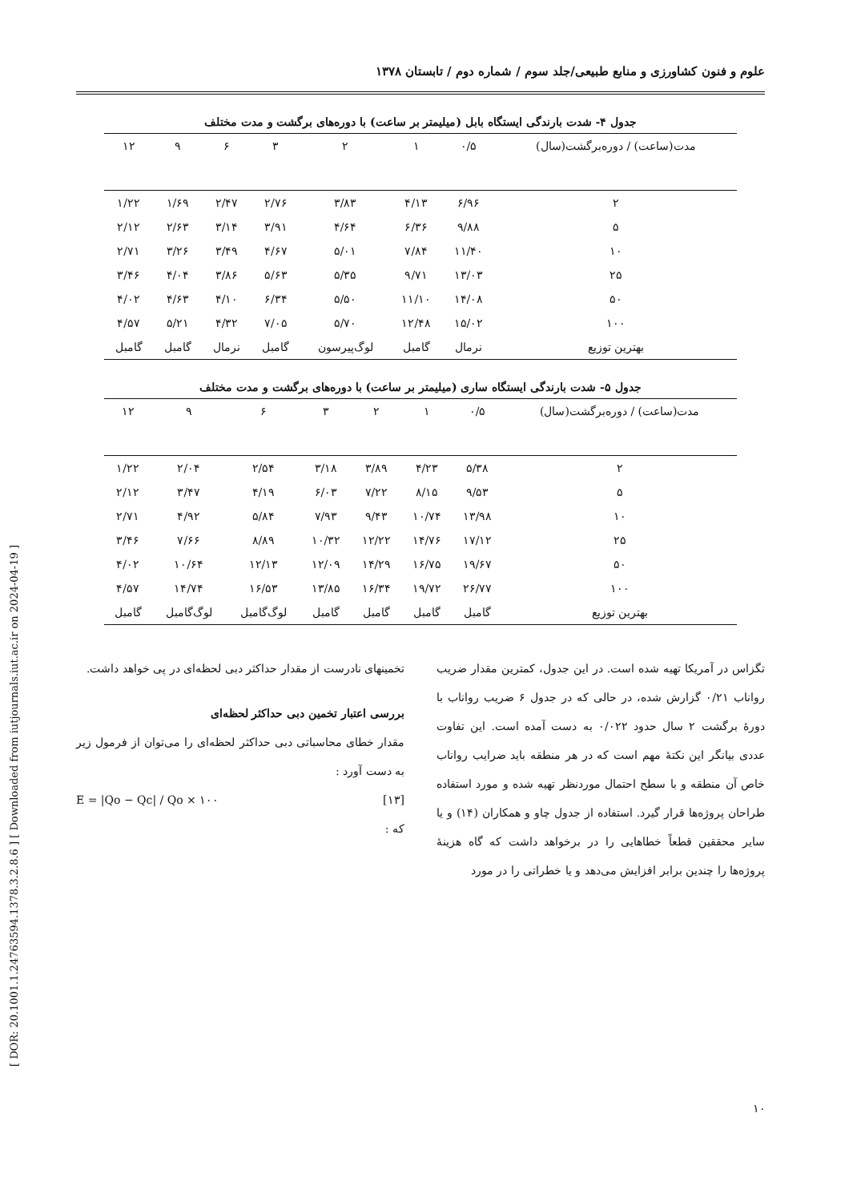علوم و فنون کشاورزی و منابع طبیعی/جلد سوم / شماره دوم / تابستان ۱۳۷۸
جدول ۴- شدت بارندگی ایستگاه بابل (میلیمتر بر ساعت) با دوره‌های برگشت و مدت مختلف
| مدت(ساعت) / دوره‌برگشت(سال) | ۰/۵ | ۱ | ۲ | ۳ | ۶ | ۹ | ۱۲ |
| --- | --- | --- | --- | --- | --- | --- | --- |
| ۲ | ۶/۹۶ | ۴/۱۳ | ۳/۸۳ | ۲/۷۶ | ۲/۴۷ | ۱/۶۹ | ۱/۲۲ |
| ۵ | ۹/۸۸ | ۶/۳۶ | ۴/۶۴ | ۳/۹۱ | ۳/۱۴ | ۲/۶۳ | ۲/۱۲ |
| ۱۰ | ۱۱/۴۰ | ۷/۸۴ | ۵/۰۱ | ۴/۶۷ | ۳/۴۹ | ۳/۲۶ | ۲/۷۱ |
| ۲۵ | ۱۳/۰۳ | ۹/۷۱ | ۵/۳۵ | ۵/۶۳ | ۳/۸۶ | ۴/۰۴ | ۳/۴۶ |
| ۵۰ | ۱۴/۰۸ | ۱۱/۱۰ | ۵/۵۰ | ۶/۳۴ | ۴/۱۰ | ۴/۶۳ | ۴/۰۲ |
| ۱۰۰ | ۱۵/۰۲ | ۱۲/۴۸ | ۵/۷۰ | ۷/۰۵ | ۴/۳۲ | ۵/۲۱ | ۴/۵۷ |
| بهترین توزیع | نرمال | گامبل | لوگ‌پیرسون | گامبل | نرمال | گامبل | گامبل |
جدول ۵- شدت بارندگی ایستگاه ساری (میلیمتر بر ساعت) با دوره‌های برگشت و مدت مختلف
| مدت(ساعت) / دوره‌برگشت(سال) | ۰/۵ | ۱ | ۲ | ۳ | ۶ | ۹ | ۱۲ |
| --- | --- | --- | --- | --- | --- | --- | --- |
| ۲ | ۵/۳۸ | ۴/۲۳ | ۳/۸۹ | ۳/۱۸ | ۲/۵۴ | ۲/۰۴ | ۱/۲۲ |
| ۵ | ۹/۵۳ | ۸/۱۵ | ۷/۲۲ | ۶/۰۳ | ۴/۱۹ | ۳/۴۷ | ۲/۱۲ |
| ۱۰ | ۱۳/۹۸ | ۱۰/۷۴ | ۹/۴۳ | ۷/۹۳ | ۵/۸۴ | ۴/۹۲ | ۲/۷۱ |
| ۲۵ | ۱۷/۱۲ | ۱۴/۷۶ | ۱۲/۲۲ | ۱۰/۳۲ | ۸/۸۹ | ۷/۶۶ | ۳/۴۶ |
| ۵۰ | ۱۹/۶۷ | ۱۶/۷۵ | ۱۴/۲۹ | ۱۲/۰۹ | ۱۲/۱۳ | ۱۰/۶۴ | ۴/۰۲ |
| ۱۰۰ | ۲۶/۷۷ | ۱۹/۷۲ | ۱۶/۳۴ | ۱۳/۸۵ | ۱۶/۵۳ | ۱۴/۷۴ | ۴/۵۷ |
| بهترین توزیع | گامبل | گامبل | گامبل | گامبل | لوگ‌گامبل | لوگ‌گامبل | گامبل |
تگزاس در آمریکا تهیه شده است. در این جدول، کمترین مقدار ضریب رواناب ۰/۲۱ گزارش شده، در حالی که در جدول ۶ ضریب رواناب با دورهٔ برگشت ۲ سال حدود ۰/۰۲۲ به دست آمده است. این تفاوت عددی بیانگر این نکتهٔ مهم است که در هر منطقه باید ضرایب رواناب خاص آن منطقه و با سطح احتمال موردنظر تهیه شده و مورد استفاده طراحان پروژه‌ها قرار گیرد. استفاده از جدول چاو و همکاران (۱۴) و یا سایر محققین قطعاً خطاهایی را در برخواهد داشت که گاه هزینهٔ پروژه‌ها را چندین برابر افزایش می‌دهد و یا خطراتی را در مورد
تخمینهای نادرست از مقدار حداکثر دبی لحظه‌ای در پی خواهد داشت.
بررسی اعتبار تخمین دبی حداکثر لحظه‌ای
مقدار خطای محاسباتی دبی حداکثر لحظه‌ای را می‌توان از فرمول زیر به دست آورد :
E = |Qo − Qc| / Qo × ۱۰۰ [۱۳]
که :
۱۰
[ DOR: 20.1001.1.24763594.1378.3.2.8.6 ] [ Downloaded from iutjournals.iut.ac.ir on 2024-04-19 ]